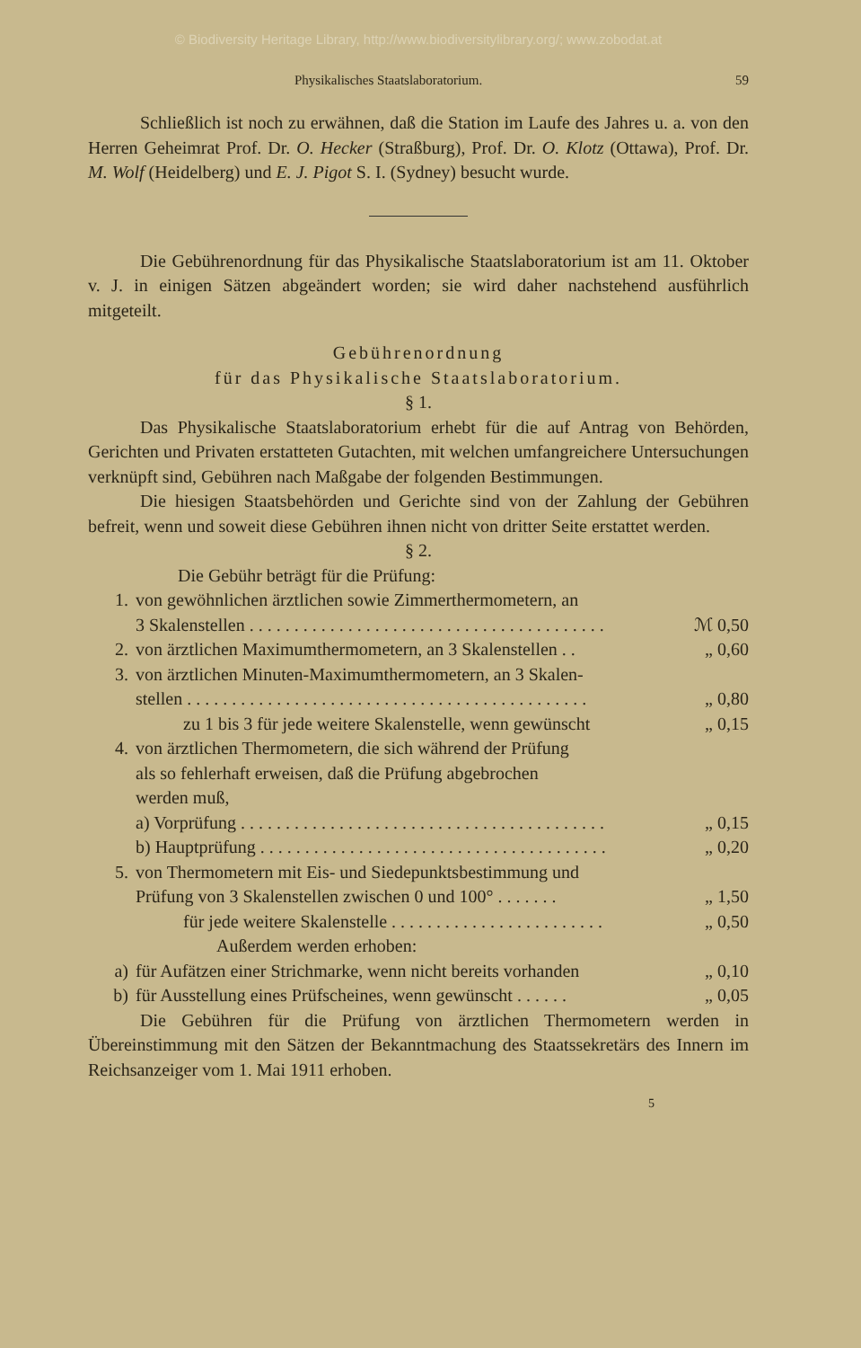© Biodiversity Heritage Library, http://www.biodiversitylibrary.org/; www.zobodat.at
Physikalisches Staatslaboratorium. 59
Schließlich ist noch zu erwähnen, daß die Station im Laufe des Jahres u. a. von den Herren Geheimrat Prof. Dr. O. Hecker (Straßburg), Prof. Dr. O. Klotz (Ottawa), Prof. Dr. M. Wolf (Heidelberg) und E. J. Pigot S. I. (Sydney) besucht wurde.
Die Gebührenordnung für das Physikalische Staatslaboratorium ist am 11. Oktober v. J. in einigen Sätzen abgeändert worden; sie wird daher nachstehend ausführlich mitgeteilt.
Gebührenordnung
für das Physikalische Staatslaboratorium.
§ 1.
Das Physikalische Staatslaboratorium erhebt für die auf Antrag von Behörden, Gerichten und Privaten erstatteten Gutachten, mit welchen umfangreichere Untersuchungen verknüpft sind, Gebühren nach Maßgabe der folgenden Bestimmungen.
Die hiesigen Staatsbehörden und Gerichte sind von der Zahlung der Gebühren befreit, wenn und soweit diese Gebühren ihnen nicht von dritter Seite erstattet werden.
§ 2.
Die Gebühr beträgt für die Prüfung:
1. von gewöhnlichen ärztlichen sowie Zimmerthermometern, an
3 Skalenstellen . . . . . . . . . . . . . . . . . . . . . . . . . . . . . . . . . . . . . . . . ℳ 0,50
2. von ärztlichen Maximumthermometern, an 3 Skalenstellen . . „ 0,60
3. von ärztlichen Minuten-Maximumthermometern, an 3 Skalen-
stellen . . . . . . . . . . . . . . . . . . . . . . . . . . . . . . . . . . . . . . . . . . . . . „ 0,80
zu 1 bis 3 für jede weitere Skalenstelle, wenn gewünscht „ 0,15
4. von ärztlichen Thermometern, die sich während der Prüfung
als so fehlerhaft erweisen, daß die Prüfung abgebrochen
werden muß,
a) Vorprüfung . . . . . . . . . . . . . . . . . . . . . . . . . . . . . . . . . . . . . . . . . „ 0,15
b) Hauptprüfung . . . . . . . . . . . . . . . . . . . . . . . . . . . . . . . . . . . . . . . „ 0,20
5. von Thermometern mit Eis- und Siedepunktsbestimmung und
Prüfung von 3 Skalenstellen zwischen 0 und 100° . . . . . . . „ 1,50
für jede weitere Skalenstelle . . . . . . . . . . . . . . . . . . . . . . . . „ 0,50
Außerdem werden erhoben:
a) für Aufätzen einer Strichmarke, wenn nicht bereits vorhanden „ 0,10
b) für Ausstellung eines Prüfscheines, wenn gewünscht . . . . . . „ 0,05
Die Gebühren für die Prüfung von ärztlichen Thermometern werden in Übereinstimmung mit den Sätzen der Bekanntmachung des Staatssekretärs des Innern im Reichsanzeiger vom 1. Mai 1911 erhoben.
5